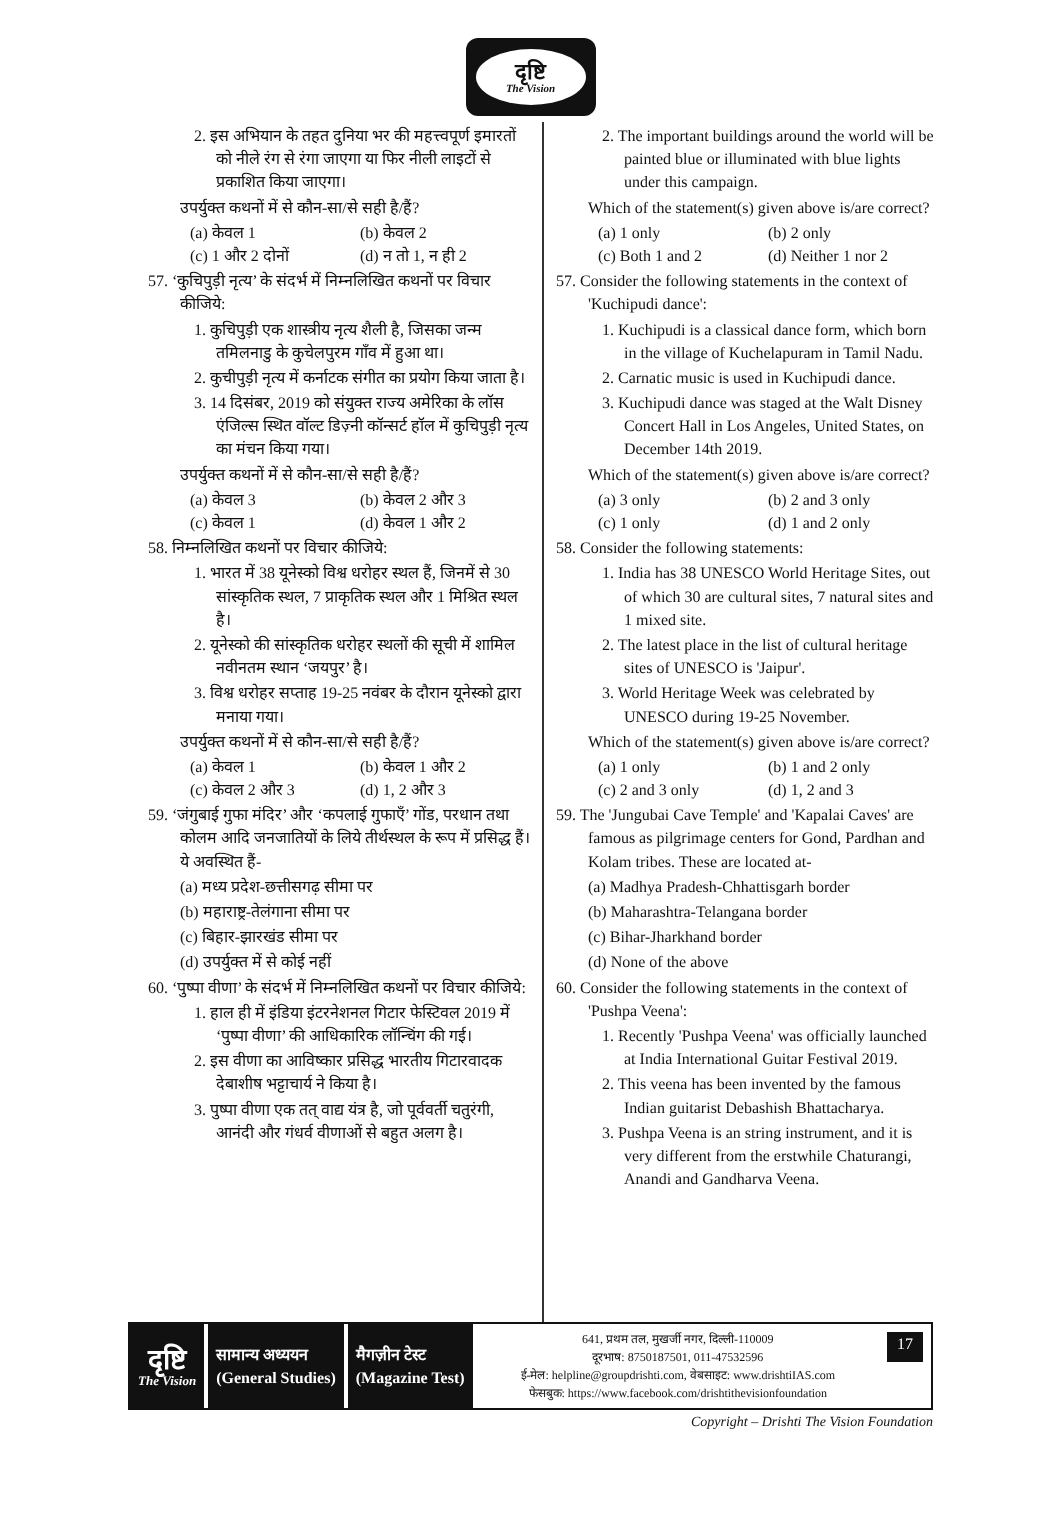दृष्टि
The Vision
2. इस अभियान के तहत दुनिया भर की महत्त्वपूर्ण इमारतों को नीले रंग से रंगा जाएगा या फिर नीली लाइटों से प्रकाशित किया जाएगा।
उपर्युक्त कथनों में से कौन-सा/से सही है/हैं?
(a) केवल 1 (b) केवल 2
(c) 1 और 2 दोनों (d) न तो 1, न ही 2
57. ‘कुचिपुड़ी नृत्य’ के संदर्भ में निम्नलिखित कथनों पर विचार कीजिये:
1. कुचिपुड़ी एक शास्त्रीय नृत्य शैली है, जिसका जन्म तमिलनाडु के कुचेलपुरम गाँव में हुआ था।
2. कुचीपुड़ी नृत्य में कर्नाटक संगीत का प्रयोग किया जाता है।
3. 14 दिसंबर, 2019 को संयुक्त राज्य अमेरिका के लॉस एंजिल्स स्थित वॉल्ट डिज़्नी कॉन्सर्ट हॉल में कुचिपुड़ी नृत्य का मंचन किया गया।
उपर्युक्त कथनों में से कौन-सा/से सही है/हैं?
(a) केवल 3 (b) केवल 2 और 3
(c) केवल 1 (d) केवल 1 और 2
58. निम्नलिखित कथनों पर विचार कीजिये:
1. भारत में 38 यूनेस्को विश्व धरोहर स्थल हैं, जिनमें से 30 सांस्कृतिक स्थल, 7 प्राकृतिक स्थल और 1 मिश्रित स्थल है।
2. यूनेस्को की सांस्कृतिक धरोहर स्थलों की सूची में शामिल नवीनतम स्थान ‘जयपुर’ है।
3. विश्व धरोहर सप्ताह 19-25 नवंबर के दौरान यूनेस्को द्वारा मनाया गया।
उपर्युक्त कथनों में से कौन-सा/से सही है/हैं?
(a) केवल 1 (b) केवल 1 और 2
(c) केवल 2 और 3 (d) 1, 2 और 3
59. ‘जंगुबाई गुफा मंदिर’ और ‘कपलाई गुफाएँ’ गोंड, परधान तथा कोलम आदि जनजातियों के लिये तीर्थस्थल के रूप में प्रसिद्ध हैं। ये अवस्थित हैं-
(a) मध्य प्रदेश-छत्तीसगढ़ सीमा पर
(b) महाराष्ट्र-तेलंगाना सीमा पर
(c) बिहार-झारखंड सीमा पर
(d) उपर्युक्त में से कोई नहीं
60. ‘पुष्पा वीणा’ के संदर्भ में निम्नलिखित कथनों पर विचार कीजिये:
1. हाल ही में इंडिया इंटरनेशनल गिटार फेस्टिवल 2019 में ‘पुष्पा वीणा’ की आधिकारिक लॉन्चिंग की गई।
2. इस वीणा का आविष्कार प्रसिद्ध भारतीय गिटारवादक देबाशीष भट्टाचार्य ने किया है।
3. पुष्पा वीणा एक तत् वाद्य यंत्र है, जो पूर्ववर्ती चतुरंगी, आनंदी और गंधर्व वीणाओं से बहुत अलग है।
2. The important buildings around the world will be painted blue or illuminated with blue lights under this campaign.
Which of the statement(s) given above is/are correct?
(a) 1 only (b) 2 only
(c) Both 1 and 2 (d) Neither 1 nor 2
57. Consider the following statements in the context of 'Kuchipudi dance':
1. Kuchipudi is a classical dance form, which born in the village of Kuchelapuram in Tamil Nadu.
2. Carnatic music is used in Kuchipudi dance.
3. Kuchipudi dance was staged at the Walt Disney Concert Hall in Los Angeles, United States, on December 14th 2019.
Which of the statement(s) given above is/are correct?
(a) 3 only (b) 2 and 3 only
(c) 1 only (d) 1 and 2 only
58. Consider the following statements:
1. India has 38 UNESCO World Heritage Sites, out of which 30 are cultural sites, 7 natural sites and 1 mixed site.
2. The latest place in the list of cultural heritage sites of UNESCO is 'Jaipur'.
3. World Heritage Week was celebrated by UNESCO during 19-25 November.
Which of the statement(s) given above is/are correct?
(a) 1 only (b) 1 and 2 only
(c) 2 and 3 only (d) 1, 2 and 3
59. The 'Jungubai Cave Temple' and 'Kapalai Caves' are famous as pilgrimage centers for Gond, Pardhan and Kolam tribes. These are located at-
(a) Madhya Pradesh-Chhattisgarh border
(b) Maharashtra-Telangana border
(c) Bihar-Jharkhand border
(d) None of the above
60. Consider the following statements in the context of 'Pushpa Veena':
1. Recently 'Pushpa Veena' was officially launched at India International Guitar Festival 2019.
2. This veena has been invented by the famous Indian guitarist Debashish Bhattacharya.
3. Pushpa Veena is an string instrument, and it is very different from the erstwhile Chaturangi, Anandi and Gandharva Veena.
दृष्टि
The Vision
सामान्य अध्ययन
(General Studies)
मैगज़ीन टेस्ट
(Magazine Test)
641, प्रथम तल, मुखर्जी नगर, दिल्ली-110009
दूरभाष: 8750187501, 011-47532596
ई-मेल: helpline@groupdrishti.com, वेबसाइट: www.drishtiIAS.com
फेसबुक: https://www.facebook.com/drishtithevisionfoundation
17
Copyright – Drishti The Vision Foundation